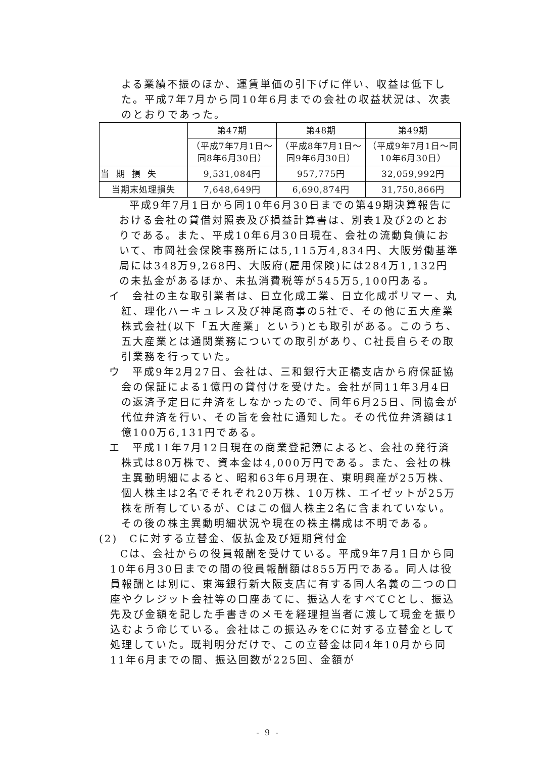よる業績不振のほか、運賃単価の引下げに伴い、収益は低下した。平成7年7月から同10年6月までの会社の収益状況は、次表のとおりであった。
| | 第47期 | 第48期 | 第49期 |
| | （平成7年7月1日～同8年6月30日） | （平成8年7月1日～同9年6月30日） | （平成9年7月1日～同10年6月30日） |
| 当期損失 | 9,531,084円 | 957,775円 | 32,059,992円 |
| 当期末処理損失 | 7,648,649円 | 6,690,874円 | 31,750,866円 |
平成9年7月1日から同10年6月30日までの第49期決算報告における会社の貸借対照表及び損益計算書は、別表1及び2のとおりである。また、平成10年6月30日現在、会社の流動負債において、市岡社会保険事務所には5,115万4,834円、大阪労働基準局には348万9,268円、大阪府(雇用保険)には284万1,132円の未払金があるほか、未払消費税等が545万5,100円ある。
イ　会社の主な取引業者は、日立化成工業、日立化成ポリマー、丸紅、理化ハーキュレス及び神尾商事の5社で、その他に五大産業株式会社(以下「五大産業」という)とも取引がある。このうち、五大産業とは通関業務についての取引があり、C社長自らその取引業務を行っていた。
ウ　平成9年2月27日、会社は、三和銀行大正橋支店から府保証協会の保証による1億円の貸付けを受けた。会社が同11年3月4日の返済予定日に弁済をしなかったので、同年6月25日、同協会が代位弁済を行い、その旨を会社に通知した。その代位弁済額は1億100万6,131円である。
エ　平成11年7月12日現在の商業登記簿によると、会社の発行済株式は80万株で、資本金は4,000万円である。また、会社の株主異動明細によると、昭和63年6月現在、東明興産が25万株、個人株主は2名でそれぞれ20万株、10万株、エイゼットが25万株を所有しているが、Cはこの個人株主2名に含まれていない。その後の株主異動明細状況や現在の株主構成は不明である。
(2)　Cに対する立替金、仮払金及び短期貸付金
Cは、会社からの役員報酬を受けている。平成9年7月1日から同10年6月30日までの間の役員報酬額は855万円である。同人は役員報酬とは別に、東海銀行新大阪支店に有する同人名義の二つの口座やクレジット会社等の口座あてに、振込人をすべてCとし、振込先及び金額を記した手書きのメモを経理担当者に渡して現金を振り込むよう命じている。会社はこの振込みをCに対する立替金として処理していた。既判明分だけで、この立替金は同4年10月から同11年6月までの間、振込回数が225回、金額が
- 9 -